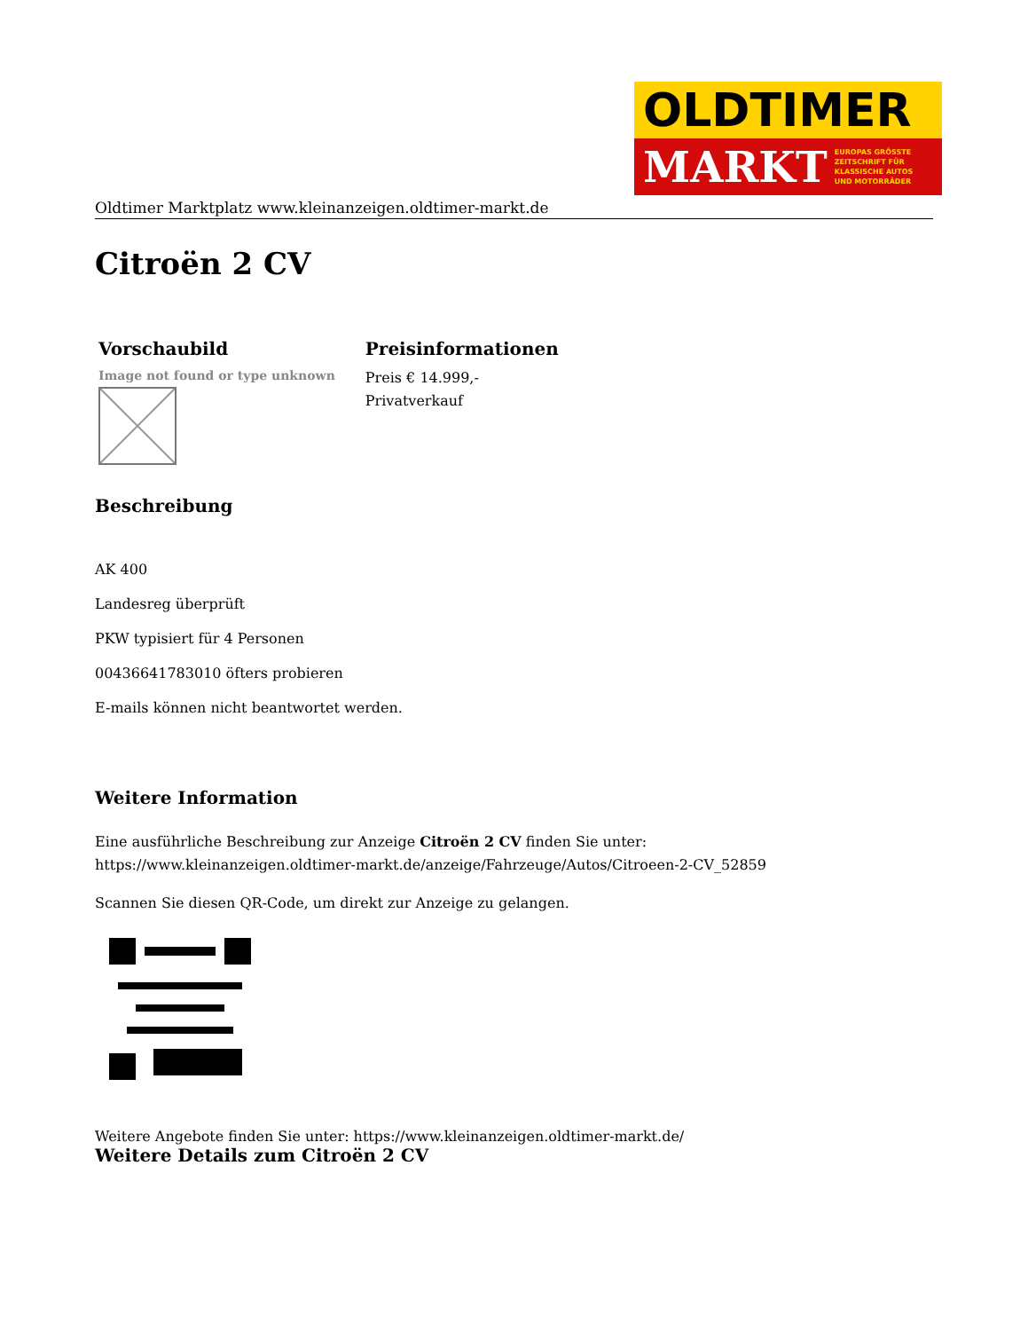OLDTIMER
MARKT EUROPAS GRÖSSTE
ZEITSCHRIFT FÜR
KLASSISCHE AUTOS
UND MOTORRÄDER
Oldtimer Marktplatz www.kleinanzeigen.oldtimer-markt.de
Citroën 2 CV
| Vorschaubild | Preisinformationen |
| --- | --- |
| Image not found or type unknown | Preis € 14.999,- Privatverkauf |
Beschreibung
AK 400
Landesreg überprüft
PKW typisiert für 4 Personen
00436641783010 öfters probieren
E-mails können nicht beantwortet werden.
Weitere Information
Eine ausführliche Beschreibung zur Anzeige Citroën 2 CV finden Sie unter:
https://www.kleinanzeigen.oldtimer-markt.de/anzeige/Fahrzeuge/Autos/Citroeen-2-CV_52859
Scannen Sie diesen QR-Code, um direkt zur Anzeige zu gelangen.
Weitere Angebote finden Sie unter: https://www.kleinanzeigen.oldtimer-markt.de/
Weitere Details zum Citroën 2 CV